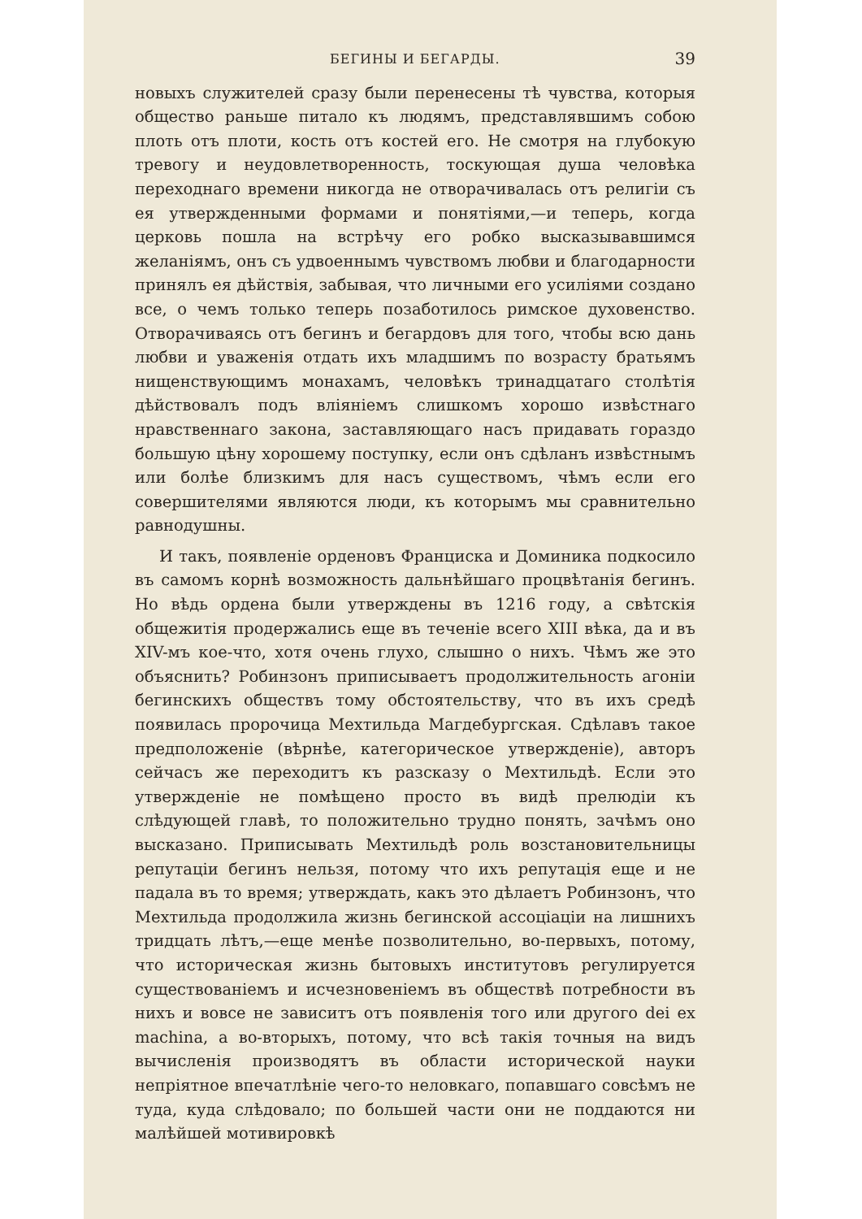БЕГИНЫ И БЕГАРДЫ. 39
новыхъ служителей сразу были перенесены тѣ чувства, которыя общество раньше питало къ людямъ, представлявшимъ собою плоть отъ плоти, кость отъ костей его. Не смотря на глубокую тревогу и неудовлетворенность, тоскующая душа человѣка переходнаго времени никогда не отворачивалась отъ религіи съ ея утвержденными формами и понятіями,—и теперь, когда церковь пошла на встрѣчу его робко высказывавшимся желаніямъ, онъ съ удвоеннымъ чувствомъ любви и благодарности принялъ ея дѣйствія, забывая, что личными его усиліями создано все, о чемъ только теперь позаботилось римское духовенство. Отворачиваясь отъ бегинъ и бегардовъ для того, чтобы всю дань любви и уваженія отдать ихъ младшимъ по возрасту братьямъ нищенствующимъ монахамъ, человѣкъ тринадцатаго столѣтія дѣйствовалъ подъ вліяніемъ слишкомъ хорошо извѣстнаго нравственнаго закона, заставляющаго насъ придавать гораздо большую цѣну хорошему поступку, если онъ сдѣланъ извѣстнымъ или болѣе близкимъ для насъ существомъ, чѣмъ если его совершителями являются люди, къ которымъ мы сравнительно равнодушны.
И такъ, появленіе орденовъ Франциска и Доминика подкосило въ самомъ корнѣ возможность дальнѣйшаго процвѣтанія бегинъ. Но вѣдь ордена были утверждены въ 1216 году, а свѣтскія общежитія продержались еще въ теченіе всего XIII вѣка, да и въ XIV-мъ кое-что, хотя очень глухо, слышно о нихъ. Чѣмъ же это объяснить? Робинзонъ приписываетъ продолжительность агоніи бегинскихъ обществъ тому обстоятельству, что въ ихъ средѣ появилась пророчица Мехтильда Магдебургская. Сдѣлавъ такое предположеніе (вѣрнѣе, категорическое утвержденіе), авторъ сейчасъ же переходитъ къ разсказу о Мехтильдѣ. Если это утвержденіе не помѣщено просто въ видѣ прелюдіи къ слѣдующей главѣ, то положительно трудно понять, зачѣмъ оно высказано. Приписывать Мехтильдѣ роль возстановительницы репутаціи бегинъ нельзя, потому что ихъ репутація еще и не падала въ то время; утверждать, какъ это дѣлаетъ Робинзонъ, что Мехтильда продолжила жизнь бегинской ассоціаціи на лишнихъ тридцать лѣтъ,—еще менѣе позволительно, во-первыхъ, потому, что историческая жизнь бытовыхъ институтовъ регулируется существованіемъ и исчезновеніемъ въ обществѣ потребности въ нихъ и вовсе не зависитъ отъ появленія того или другого dei ex machina, а во-вторыхъ, потому, что всѣ такія точныя на видъ вычисленія производятъ въ области исторической науки непріятное впечатлѣніе чего-то неловкаго, попавшаго совсѣмъ не туда, куда слѣдовало; по большей части они не поддаются ни малѣйшей мотивировкѣ